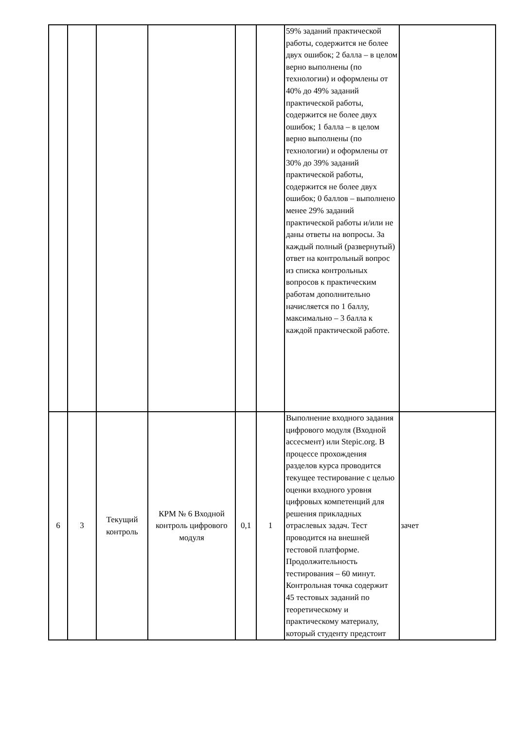| | | | | | | 59% заданий практической работы, содержится не более двух ошибок; 2 балла – в целом верно выполнены (по технологии) и оформлены от 40% до 49% заданий практической работы, содержится не более двух ошибок; 1 балла – в целом верно выполнены (по технологии) и оформлены от 30% до 39% заданий практической работы, содержится не более двух ошибок; 0 баллов – выполнено менее 29% заданий практической работы и/или не даны ответы на вопросы. За каждый полный (развернутый) ответ на контрольный вопрос из списка контрольных вопросов к практическим работам дополнительно начисляется по 1 баллу, максимально – 3 балла к каждой практической работе. | |
| 6 | 3 | Текущий контроль | КРМ № 6 Входной контроль цифрового модуля | 0,1 | 1 | Выполнение входного задания цифрового модуля (Входной ассесмент) или Stepic.org. В процессе прохождения разделов курса проводится текущее тестирование с целью оценки входного уровня цифровых компетенций для решения прикладных отраслевых задач. Тест проводится на внешней тестовой платформе. Продолжительность тестирования – 60 минут. Контрольная точка содержит 45 тестовых заданий по теоретическому и практическому материалу, который студенту предстоит | зачет |